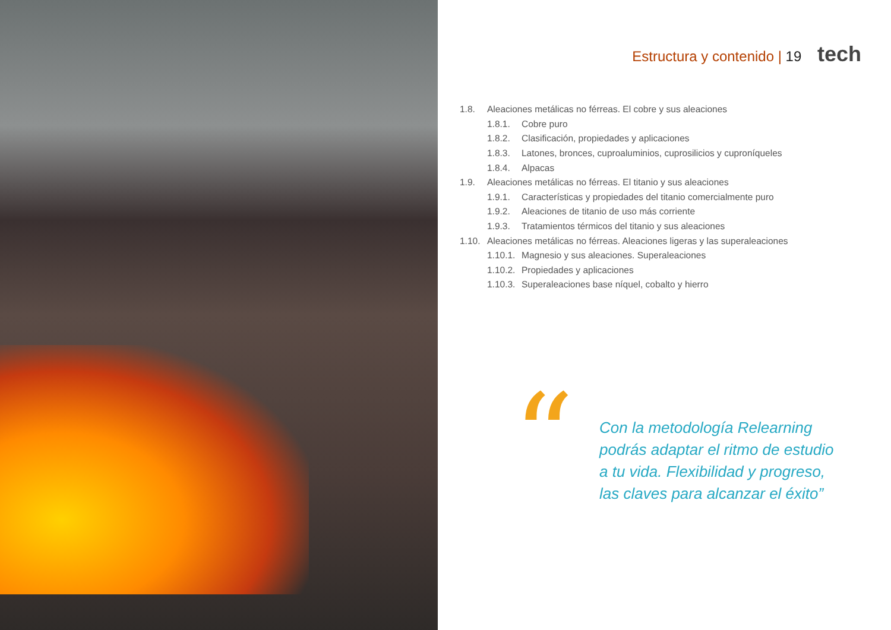Estructura y contenido | 19 tech
1.8. Aleaciones metálicas no férreas. El cobre y sus aleaciones
1.8.1. Cobre puro
1.8.2. Clasificación, propiedades y aplicaciones
1.8.3. Latones, bronces, cuproaluminios, cuprosilicios y cuproníqueles
1.8.4. Alpacas
1.9. Aleaciones metálicas no férreas. El titanio y sus aleaciones
1.9.1. Características y propiedades del titanio comercialmente puro
1.9.2. Aleaciones de titanio de uso más corriente
1.9.3. Tratamientos térmicos del titanio y sus aleaciones
1.10. Aleaciones metálicas no férreas. Aleaciones ligeras y las superaleaciones
1.10.1. Magnesio y sus aleaciones. Superaleaciones
1.10.2. Propiedades y aplicaciones
1.10.3. Superaleaciones base níquel, cobalto y hierro
“
Con la metodología Relearning
podrás adaptar el ritmo de estudio
a tu vida. Flexibilidad y progreso,
las claves para alcanzar el éxito”